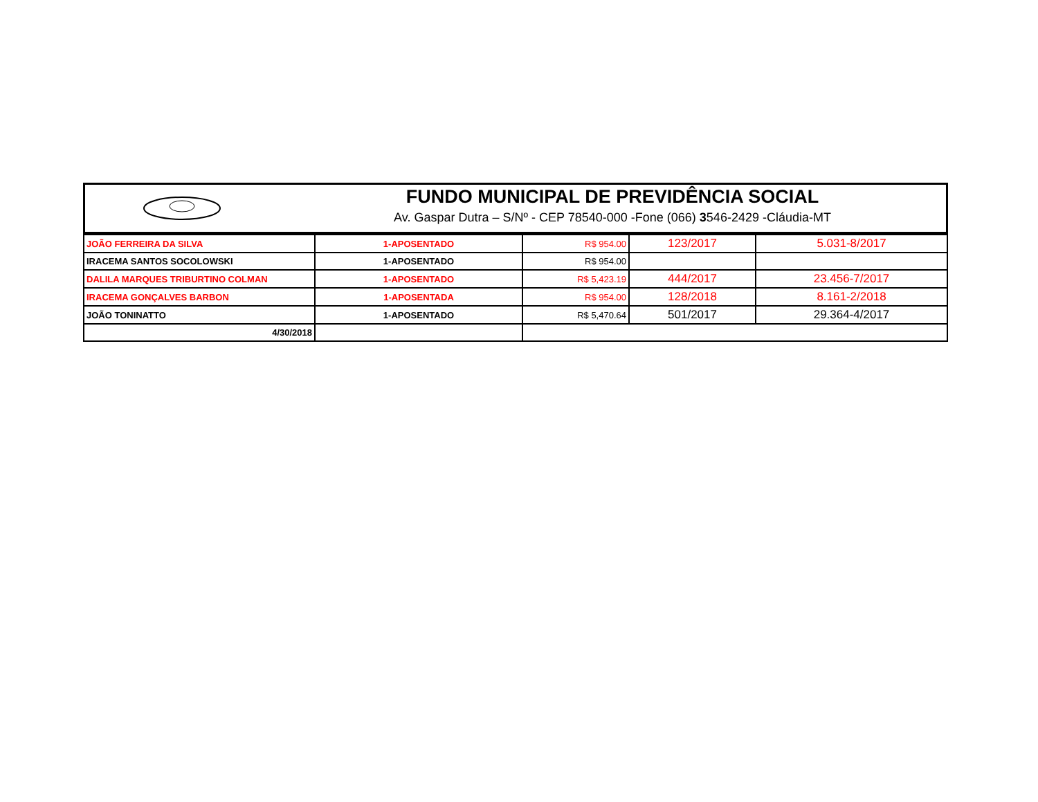FUNDO MUNICIPAL DE PREVIDÊNCIA SOCIAL
Av. Gaspar Dutra – S/Nº - CEP 78540-000 -Fone (066) 3546-2429 -Cláudia-MT
| JOÃO FERREIRA DA SILVA | 1-APOSENTADO | R$ 954.00 | 123/2017 | 5.031-8/2017 |
| IRACEMA SANTOS SOCOLOWSKI | 1-APOSENTADO | R$ 954.00 | | |
| DALILA MARQUES TRIBURTINO COLMAN | 1-APOSENTADO | R$ 5,423.19 | 444/2017 | 23.456-7/2017 |
| IRACEMA GONÇALVES BARBON | 1-APOSENTADA | R$ 954.00 | 128/2018 | 8.161-2/2018 |
| JOÃO TONINATTO | 1-APOSENTADO | R$ 5,470.64 | 501/2017 | 29.364-4/2017 |
| 4/30/2018 | | | | |